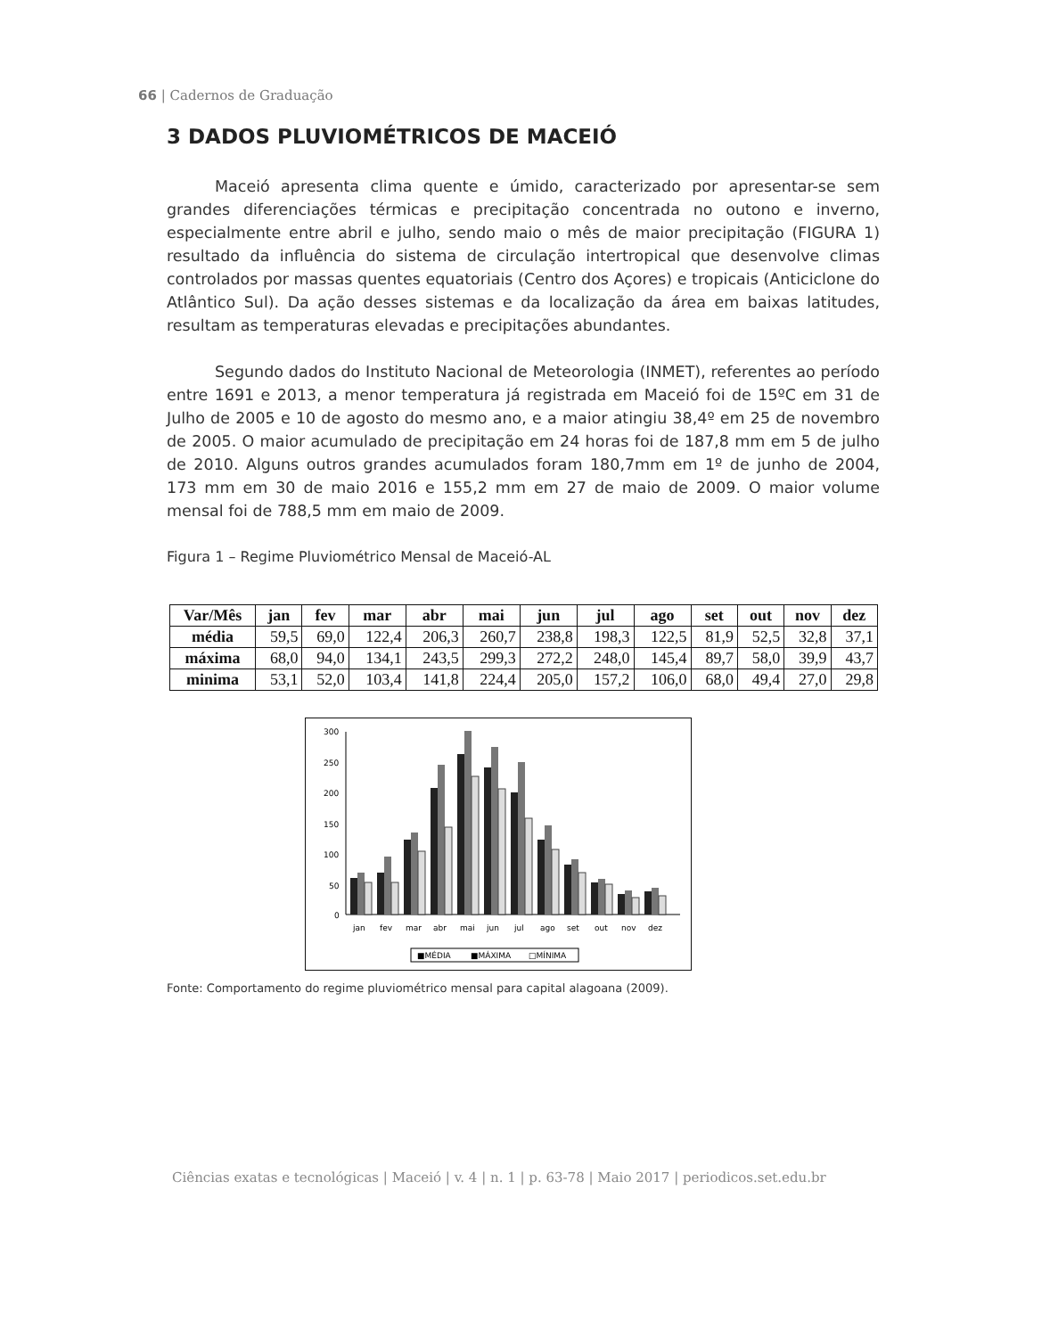66 | Cadernos de Graduação
3 DADOS PLUVIOMÉTRICOS DE MACEIÓ
Maceió apresenta clima quente e úmido, caracterizado por apresentar-se sem grandes diferenciações térmicas e precipitação concentrada no outono e inverno, especialmente entre abril e julho, sendo maio o mês de maior precipitação (FIGURA 1) resultado da influência do sistema de circulação intertropical que desenvolve climas controlados por massas quentes equatoriais (Centro dos Açores) e tropicais (Anticiclone do Atlântico Sul). Da ação desses sistemas e da localização da área em baixas latitudes, resultam as temperaturas elevadas e precipitações abundantes.
Segundo dados do Instituto Nacional de Meteorologia (INMET), referentes ao período entre 1691 e 2013, a menor temperatura já registrada em Maceió foi de 15ºC em 31 de Julho de 2005 e 10 de agosto do mesmo ano, e a maior atingiu 38,4º em 25 de novembro de 2005. O maior acumulado de precipitação em 24 horas foi de 187,8 mm em 5 de julho de 2010. Alguns outros grandes acumulados foram 180,7mm em 1º de junho de 2004, 173 mm em 30 de maio 2016 e 155,2 mm em 27 de maio de 2009. O maior volume mensal foi de 788,5 mm em maio de 2009.
Figura 1 – Regime Pluviométrico Mensal de Maceió-AL
| Var/Mês | jan | fev | mar | abr | mai | jun | jul | ago | set | out | nov | dez |
| --- | --- | --- | --- | --- | --- | --- | --- | --- | --- | --- | --- | --- |
| média | 59,5 | 69,0 | 122,4 | 206,3 | 260,7 | 238,8 | 198,3 | 122,5 | 81,9 | 52,5 | 32,8 | 37,1 |
| máxima | 68,0 | 94,0 | 134,1 | 243,5 | 299,3 | 272,2 | 248,0 | 145,4 | 89,7 | 58,0 | 39,9 | 43,7 |
| minima | 53,1 | 52,0 | 103,4 | 141,8 | 224,4 | 205,0 | 157,2 | 106,0 | 68,0 | 49,4 | 27,0 | 29,8 |
300
250
200
150
100
50
0
jan
fev
mar
abr
mai
jun
jul
ago
set
out
nov
dez
■MÉDIA
■MÁXIMA
□MÍNIMA
Fonte: Comportamento do regime pluviométrico mensal para capital alagoana (2009).
Ciências exatas e tecnológicas | Maceió | v. 4 | n. 1 | p. 63-78 | Maio 2017 | periodicos.set.edu.br